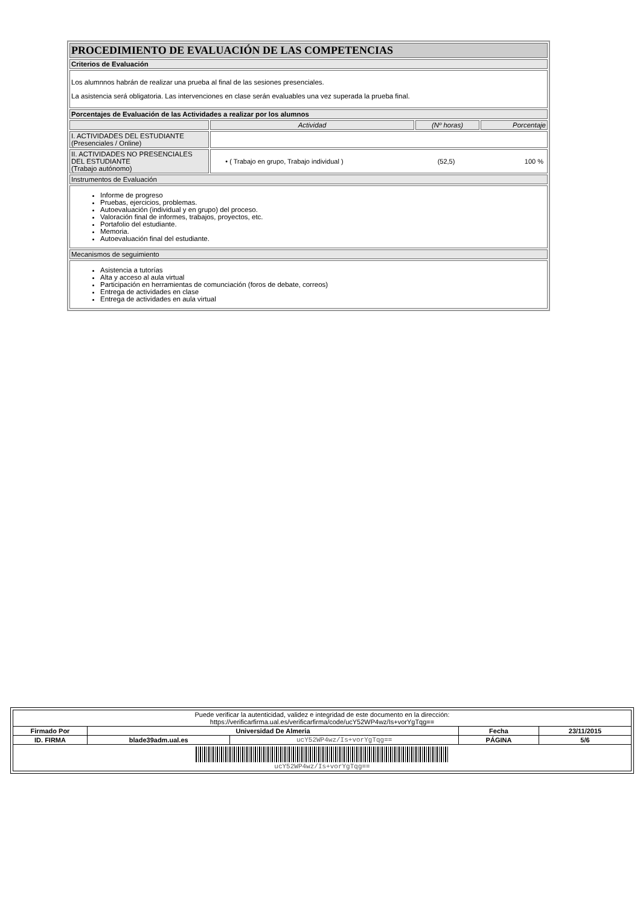| PROCEDIMIENTO DE EVALUACIÓN DE LAS COMPETENCIAS | | | |
| Criterios de Evaluación | | | |
| Los alumnnos habrán de realizar una prueba al final de las sesiones presenciales. La asistencia será obligatoria. Las intervenciones en clase serán evaluables una vez superada la prueba final. | | | |
| Porcentajes de Evaluación de las Actividades a realizar por los alumnos | | | |
| | Actividad | (Nº horas) | Porcentaje |
| I. ACTIVIDADES DEL ESTUDIANTE (Presenciales / Online) | | | |
| II. ACTIVIDADES NO PRESENCIALES DEL ESTUDIANTE (Trabajo autónomo) | / • ( Trabajo en grupo, Trabajo individual ) / (52,5) / 100 % / | | |
| Instrumentos de Evaluación | | | |
| Informe de progreso Pruebas, ejercicios, problemas. Autoevaluación (individual y en grupo) del proceso. Valoración final de informes, trabajos, proyectos, etc. Portafolio del estudiante. Memoria. Autoevaluación final del estudiante. | | | |
| Mecanismos de seguimiento | | | |
| Asistencia a tutorías Alta y acceso al aula virtual Participación en herramientas de comunciación (foros de debate, correos) Entrega de actividades en clase Entrega de actividades en aula virtual | | | |
| Puede verificar la autenticidad, validez e integridad de este documento en la dirección: https://verificarfirma.ual.es/verificarfirma/code/ucY52WP4wz/Is+vorYgTqg== | | | | |
| Firmado Por | Universidad De Almeria | | Fecha | 23/11/2015 |
| ID. FIRMA | blade39adm.ual.es | ucY52WP4wz/Is+vorYgTqg== | PÁGINA | 5/6 |
| ucY52WP4wz/Is+vorYgTqg== | | | | |